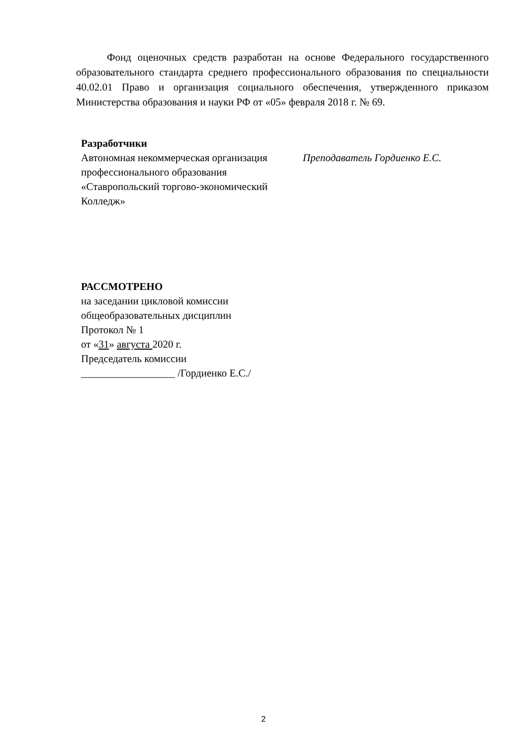Фонд оценочных средств разработан на основе Федерального государственного образовательного стандарта среднего профессионального образования по специальности 40.02.01 Право и организация социального обеспечения, утвержденного приказом Министерства образования и науки РФ от «05» февраля 2018 г. № 69.
Разработчики
Автономная некоммерческая организация профессионального образования «Ставропольский торгово-экономический Колледж»
Преподаватель Гордиенко Е.С.
РАССМОТРЕНО
на заседании цикловой комиссии
общеобразовательных дисциплин
Протокол № 1
от «31» августа 2020 г.
Председатель комиссии
__________________ /Гордиенко Е.С./
2